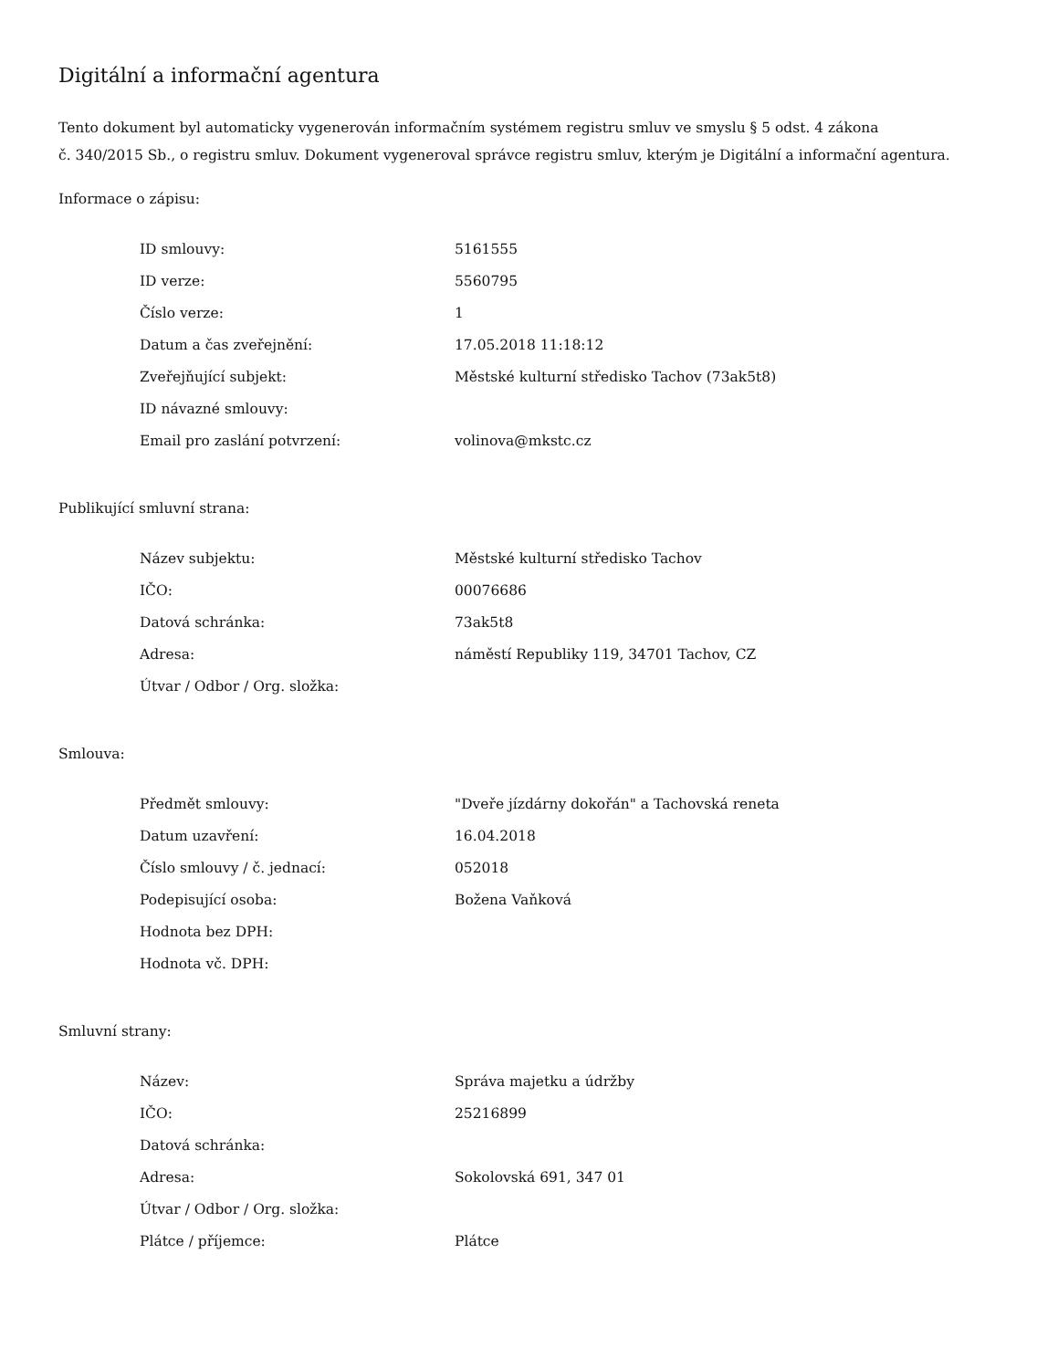Digitální a informační agentura
Tento dokument byl automaticky vygenerován informačním systémem registru smluv ve smyslu § 5 odst. 4 zákona
č. 340/2015 Sb., o registru smluv. Dokument vygeneroval správce registru smluv, kterým je Digitální a informační agentura.
Informace o zápisu:
| ID smlouvy: | 5161555 |
| ID verze: | 5560795 |
| Číslo verze: | 1 |
| Datum a čas zveřejnění: | 17.05.2018 11:18:12 |
| Zveřejňující subjekt: | Městské kulturní středisko Tachov (73ak5t8) |
| ID návazné smlouvy: | |
| Email pro zaslání potvrzení: | volinova@mkstc.cz |
Publikující smluvní strana:
| Název subjektu: | Městské kulturní středisko Tachov |
| IČO: | 00076686 |
| Datová schránka: | 73ak5t8 |
| Adresa: | náměstí Republiky 119, 34701 Tachov, CZ |
| Útvar / Odbor / Org. složka: | |
Smlouva:
| Předmět smlouvy: | "Dveře jízdárny dokořán" a Tachovská reneta |
| Datum uzavření: | 16.04.2018 |
| Číslo smlouvy / č. jednací: | 052018 |
| Podepisující osoba: | Božena Vaňková |
| Hodnota bez DPH: | |
| Hodnota vč. DPH: | |
Smluvní strany:
| Název: | Správa majetku a údržby |
| IČO: | 25216899 |
| Datová schránka: | |
| Adresa: | Sokolovská 691, 347 01 |
| Útvar / Odbor / Org. složka: | |
| Plátce / příjemce: | Plátce |